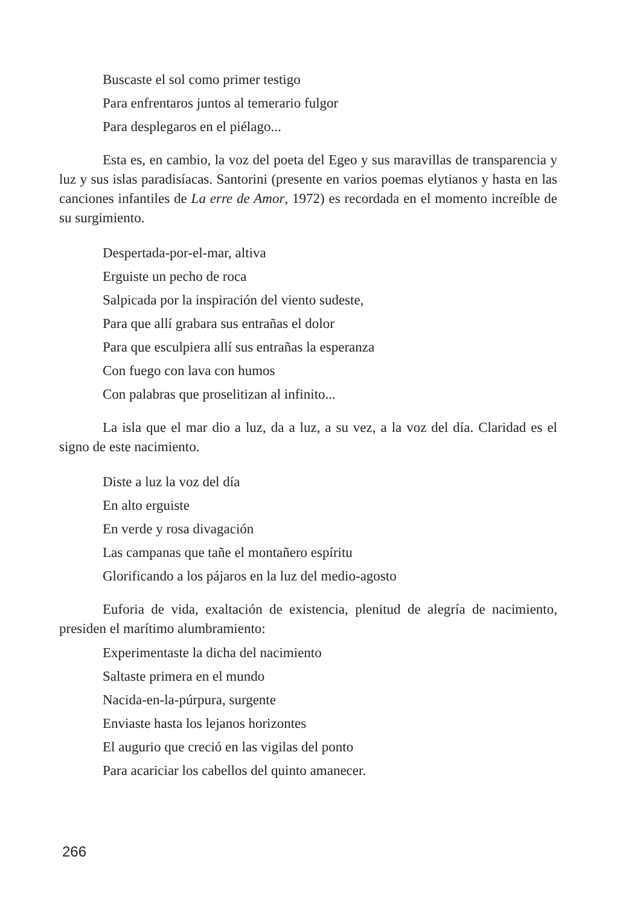Buscaste el sol como primer testigo
Para enfrentaros juntos al temerario fulgor
Para desplegaros en el piélago...
Esta es, en cambio, la voz del poeta del Egeo y sus maravillas de transparencia y luz y sus islas paradisíacas. Santorini (presente en varios poemas elytianos y hasta en las canciones infantiles de La erre de Amor, 1972) es recordada en el momento increíble de su surgimiento.
Despertada-por-el-mar, altiva
Erguiste un pecho de roca
Salpicada por la inspiración del viento sudeste,
Para que allí grabara sus entrañas el dolor
Para que esculpiera allí sus entrañas la esperanza
Con fuego con lava con humos
Con palabras que proselitizan al infinito...
La isla que el mar dio a luz, da a luz, a su vez, a la voz del día. Claridad es el signo de este nacimiento.
Diste a luz la voz del día
En alto erguiste
En verde y rosa divagación
Las campanas que tañe el montañero espíritu
Glorificando a los pájaros en la luz del medio-agosto
Euforia de vida, exaltación de existencia, plenitud de alegría de nacimiento, presiden el marítimo alumbramiento:
Experimentaste la dicha del nacimiento
Saltaste primera en el mundo
Nacida-en-la-púrpura, surgente
Enviaste hasta los lejanos horizontes
El augurio que creció en las vigilas del ponto
Para acariciar los cabellos del quinto amanecer.
266